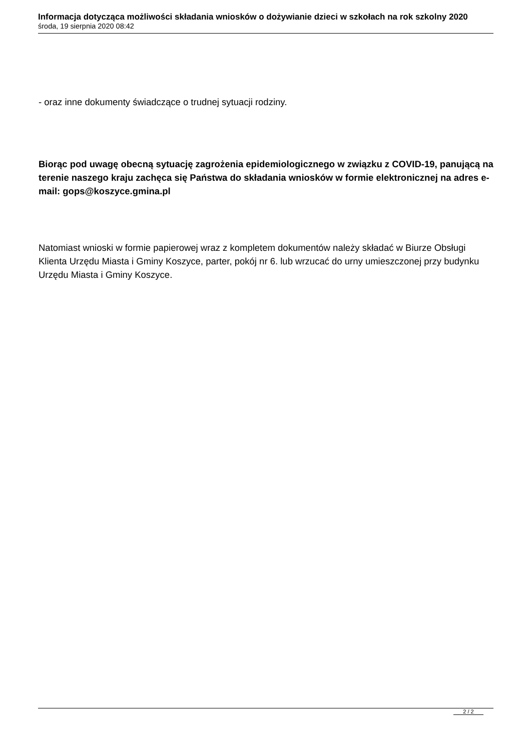Informacja dotycząca możliwości składania wniosków o dożywianie dzieci w szkołach na rok szkolny 2020
środa, 19 sierpnia 2020 08:42
- oraz inne dokumenty świadczące o trudnej sytuacji rodziny.
Biorąc pod uwagę obecną sytuację zagrożenia epidemiologicznego w związku z COVID-19, panującą na terenie naszego kraju zachęca się Państwa do składania wniosków w formie elektronicznej na adres e-mail: gops@koszyce.gmina.pl
Natomiast wnioski w formie papierowej wraz z kompletem dokumentów należy składać w Biurze Obsługi Klienta Urzędu Miasta i Gminy Koszyce, parter, pokój nr 6. lub wrzucać do urny umieszczonej przy budynku Urzędu Miasta i Gminy Koszyce.
2 / 2